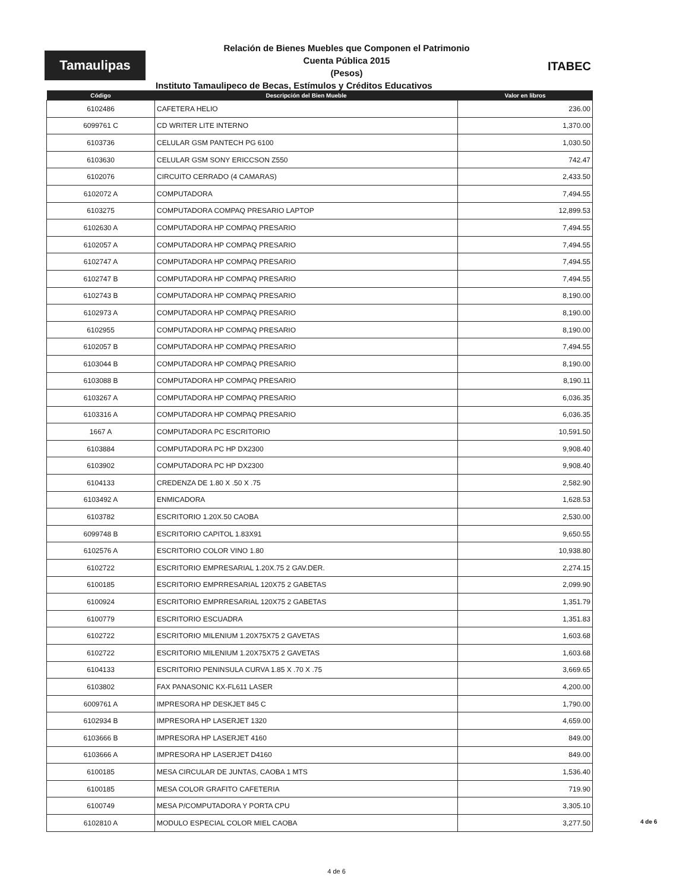Tamaulipas
Relación de Bienes Muebles que Componen el Patrimonio
Cuenta Pública 2015
(Pesos)
ITABEC
Instituto Tamaulipeco de Becas, Estímulos y Créditos Educativos
| Código | Descripción del Bien Mueble | Valor en libros |
| --- | --- | --- |
| 6102486 | CAFETERA HELIO | 236.00 |
| 6099761 C | CD WRITER LITE INTERNO | 1,370.00 |
| 6103736 | CELULAR GSM PANTECH PG 6100 | 1,030.50 |
| 6103630 | CELULAR GSM SONY ERICCSON Z550 | 742.47 |
| 6102076 | CIRCUITO CERRADO (4 CAMARAS) | 2,433.50 |
| 6102072 A | COMPUTADORA | 7,494.55 |
| 6103275 | COMPUTADORA COMPAQ PRESARIO LAPTOP | 12,899.53 |
| 6102630 A | COMPUTADORA HP COMPAQ PRESARIO | 7,494.55 |
| 6102057 A | COMPUTADORA HP COMPAQ PRESARIO | 7,494.55 |
| 6102747 A | COMPUTADORA HP COMPAQ PRESARIO | 7,494.55 |
| 6102747 B | COMPUTADORA HP COMPAQ PRESARIO | 7,494.55 |
| 6102743 B | COMPUTADORA HP COMPAQ PRESARIO | 8,190.00 |
| 6102973 A | COMPUTADORA HP COMPAQ PRESARIO | 8,190.00 |
| 6102955 | COMPUTADORA HP COMPAQ PRESARIO | 8,190.00 |
| 6102057 B | COMPUTADORA HP COMPAQ PRESARIO | 7,494.55 |
| 6103044 B | COMPUTADORA HP COMPAQ PRESARIO | 8,190.00 |
| 6103088 B | COMPUTADORA HP COMPAQ PRESARIO | 8,190.11 |
| 6103267 A | COMPUTADORA HP COMPAQ PRESARIO | 6,036.35 |
| 6103316 A | COMPUTADORA HP COMPAQ PRESARIO | 6,036.35 |
| 1667 A | COMPUTADORA PC ESCRITORIO | 10,591.50 |
| 6103884 | COMPUTADORA PC HP DX2300 | 9,908.40 |
| 6103902 | COMPUTADORA PC HP DX2300 | 9,908.40 |
| 6104133 | CREDENZA DE 1.80 X .50 X .75 | 2,582.90 |
| 6103492 A | ENMICADORA | 1,628.53 |
| 6103782 | ESCRITORIO 1.20X.50 CAOBA | 2,530.00 |
| 6099748 B | ESCRITORIO CAPITOL 1.83X91 | 9,650.55 |
| 6102576 A | ESCRITORIO COLOR VINO 1.80 | 10,938.80 |
| 6102722 | ESCRITORIO EMPRESARIAL 1.20X.75 2 GAV.DER. | 2,274.15 |
| 6100185 | ESCRITORIO EMPRRESARIAL 120X75 2 GABETAS | 2,099.90 |
| 6100924 | ESCRITORIO EMPRRESARIAL 120X75 2 GABETAS | 1,351.79 |
| 6100779 | ESCRITORIO ESCUADRA | 1,351.83 |
| 6102722 | ESCRITORIO MILENIUM 1.20X75X75 2 GAVETAS | 1,603.68 |
| 6102722 | ESCRITORIO MILENIUM 1.20X75X75 2 GAVETAS | 1,603.68 |
| 6104133 | ESCRITORIO PENINSULA CURVA 1.85 X .70 X .75 | 3,669.65 |
| 6103802 | FAX PANASONIC KX-FL611 LASER | 4,200.00 |
| 6009761 A | IMPRESORA HP DESKJET 845 C | 1,790.00 |
| 6102934 B | IMPRESORA HP LASERJET 1320 | 4,659.00 |
| 6103666 B | IMPRESORA HP LASERJET 4160 | 849.00 |
| 6103666 A | IMPRESORA HP LASERJET D4160 | 849.00 |
| 6100185 | MESA CIRCULAR DE JUNTAS, CAOBA 1 MTS | 1,536.40 |
| 6100185 | MESA COLOR GRAFITO CAFETERIA | 719.90 |
| 6100749 | MESA P/COMPUTADORA Y PORTA CPU | 3,305.10 |
| 6102810 A | MODULO ESPECIAL COLOR MIEL CAOBA | 3,277.50 |
4 de 6
4 de 6